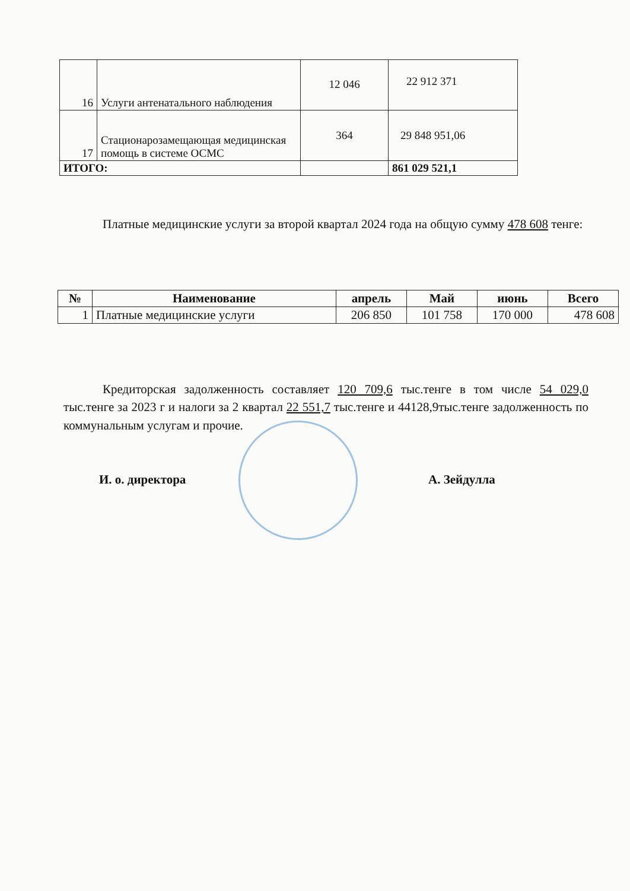| 16 | Услуги антенатального наблюдения | 12 046 | 22 912 371 |
| 17 | Стационарозамещающая медицинская помощь в системе ОСМС | 364 | 29 848 951,06 |
| ИТОГО: | | | 861 029 521,1 |
Платные медицинские услуги за второй квартал 2024 года на общую сумму 478 608 тенге:
| № | Наименование | апрель | Май | июнь | Всего |
| --- | --- | --- | --- | --- | --- |
| 1 | Платные медицинские услуги | 206 850 | 101 758 | 170 000 | 478 608 |
Кредиторская задолженность составляет 120 709,6 тыс.тенге в том числе 54 029,0 тыс.тенге за 2023 г и налоги за 2 квартал 22 551,7 тыс.тенге и 44128,9тыс.тенге задолженность по коммунальным услугам и прочие.
И. о. директора А. Зейдулла